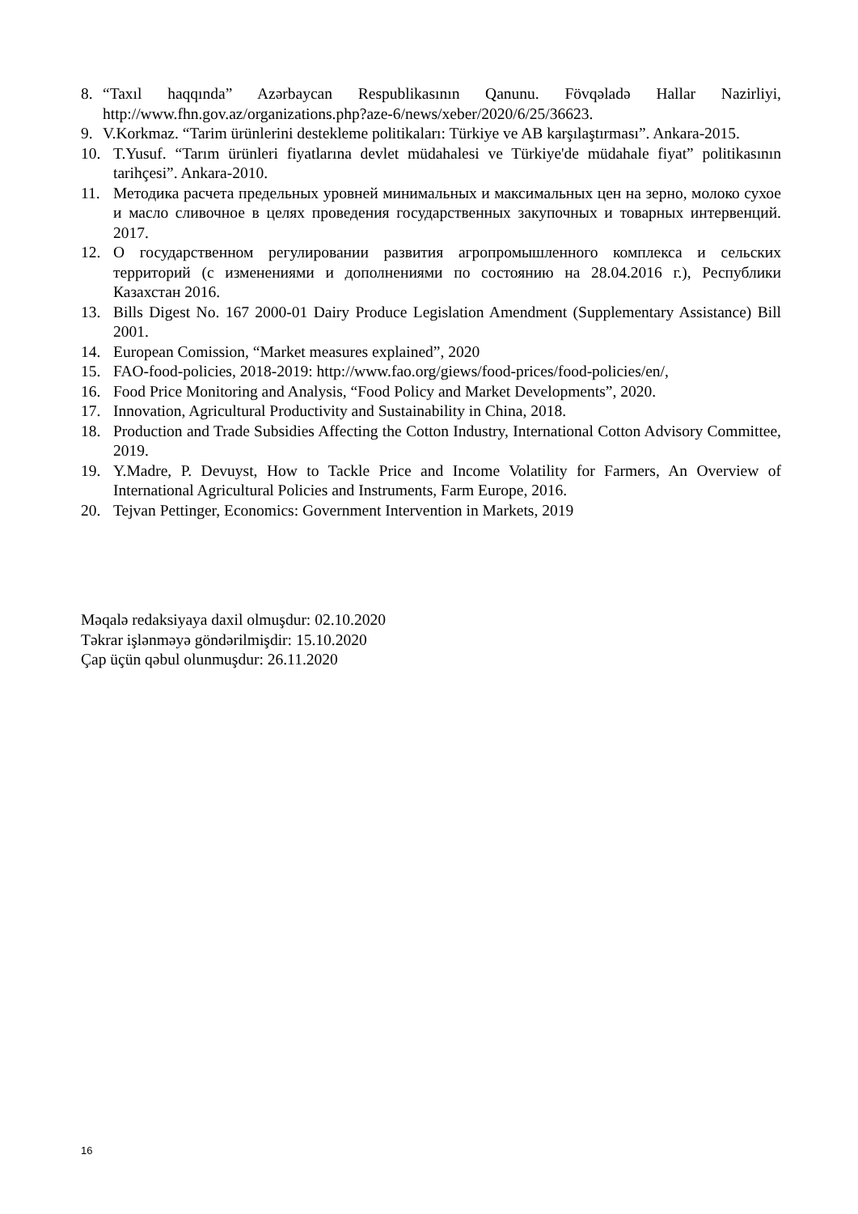8. “Taxıl haqqında” Azərbaycan Respublikasının Qanunu. Fövqəladə Hallar Nazirliyi, http://www.fhn.gov.az/organizations.php?aze-6/news/xeber/2020/6/25/36623.
9. V.Korkmaz. “Tarim ürünlerini destekleme politikaları: Türkiye ve AB karşılaştırması”. Ankara-2015.
10. T.Yusuf. “Tarım ürünleri fiyatlarına devlet müdahalesi ve Türkiye'de müdahale fiyat” politikasının tarihçesi”. Ankara-2010.
11. Методика расчета предельных уровней минимальных и максимальных цен на зерно, молоко сухое и масло сливочное в целях проведения государственных закупочных и товарных интервенций. 2017.
12. О государственном регулировании развития агропромышленного комплекса и сельских территорий (с изменениями и дополнениями по состоянию на 28.04.2016 г.), Республики Казахстан 2016.
13. Bills Digest No. 167 2000-01 Dairy Produce Legislation Amendment (Supplementary Assistance) Bill 2001.
14. European Comission, “Market measures explained”, 2020
15. FAO-food-policies, 2018-2019: http://www.fao.org/giews/food-prices/food-policies/en/,
16. Food Price Monitoring and Analysis, “Food Policy and Market Developments”, 2020.
17. Innovation, Agricultural Productivity and Sustainability in China, 2018.
18. Production and Trade Subsidies Affecting the Cotton Industry, International Cotton Advisory Committee, 2019.
19. Y.Madre, P. Devuyst, How to Tackle Price and Income Volatility for Farmers, An Overview of International Agricultural Policies and Instruments, Farm Europe, 2016.
20. Tejvan Pettinger, Economics: Government Intervention in Markets, 2019
Məqalə redaksiyaya daxil olmuşdur: 02.10.2020
Təkrar işlənməyə göndərilmişdir: 15.10.2020
Çap üçün qəbul olunmuşdur: 26.11.2020
16